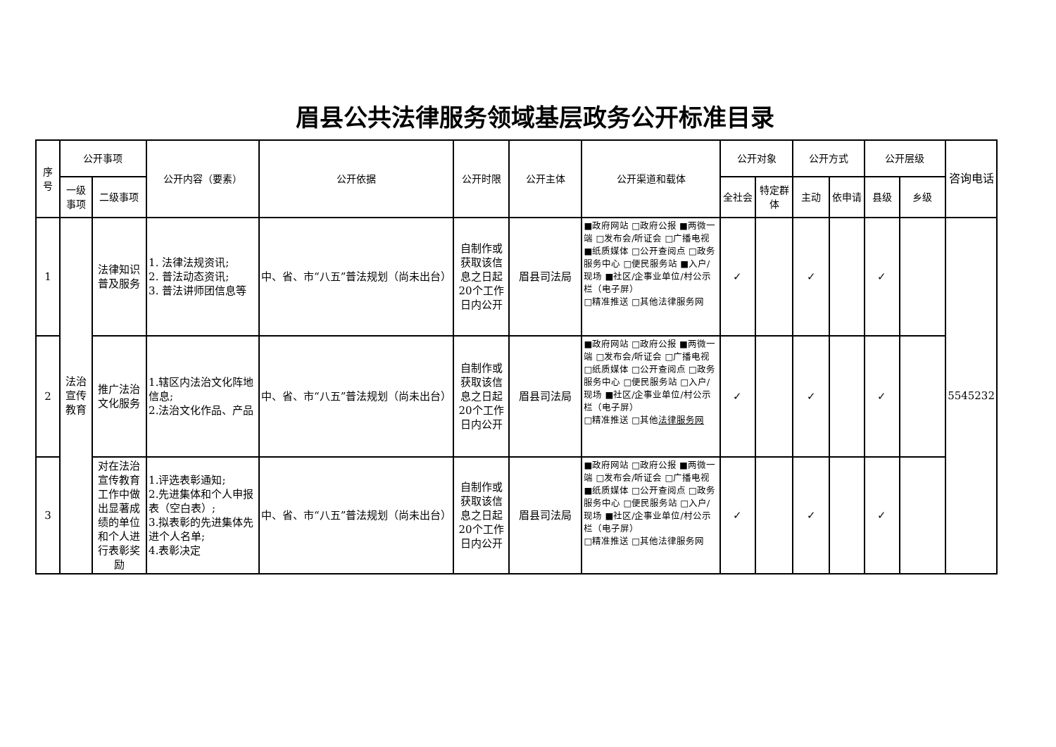眉县公共法律服务领域基层政务公开标准目录
| 序号 | 公开事项 | | 公开内容（要素） | 公开依据 | 公开时限 | 公开主体 | 公开渠道和载体 | 公开对象 | | 公开方式 | | 公开层级 | | 咨询电话 |
| --- | --- | --- | --- | --- | --- | --- | --- | --- | --- | --- | --- | --- | --- | --- |
| | 一级事项 | 二级事项 | | | | | | 全社会 | 特定群体 | 主动 | 依申请 | 县级 | 乡级 | |
| 1 | 法治宣传教育 | 法律知识普及服务 | 1. 法律法规资讯; 2. 普法动态资讯; 3. 普法讲师团信息等 | 中、省、市“八五”普法规划（尚未出台） | 自制作或获取该信息之日起20个工作日内公开 | 眉县司法局 | ■政府网站 □政府公报 ■两微一端 □发布会/听证会 □广播电视 ■纸质媒体 □公开查阅点 □政务服务中心 □便民服务站 ■入户/现场 ■社区/企事业单位/村公示栏（电子屏） □精准推送 □其他法律服务网 | ✓ | | ✓ | | ✓ | | 5545232 |
| 2 | | 推广法治文化服务 | 1.辖区内法治文化阵地信息; 2.法治文化作品、产品 | 中、省、市“八五”普法规划（尚未出台） | 自制作或获取该信息之日起20个工作日内公开 | 眉县司法局 | ■政府网站 □政府公报 ■两微一端 □发布会/听证会 □广播电视 □纸质媒体 □公开查阅点 □政务服务中心 □便民服务站 □入户/现场 ■社区/企事业单位/村公示栏（电子屏） □精准推送 □其他 法律服务网 | ✓ | | ✓ | | ✓ | | |
| 3 | | 对在法治宣传教育工作中做出显著成绩的单位和个人进行表彰奖励 | 1.评选表彰通知; 2.先进集体和个人申报表（空白表）; 3.拟表彰的先进集体先进个人名单; 4.表彰决定 | 中、省、市“八五”普法规划（尚未出台） | 自制作或获取该信息之日起20个工作日内公开 | 眉县司法局 | ■政府网站 □政府公报 ■两微一端 □发布会/听证会 □广播电视 ■纸质媒体 □公开查阅点 □政务服务中心 □便民服务站 □入户/现场 ■社区/企事业单位/村公示栏（电子屏） □精准推送 □其他法律服务网 | ✓ | | ✓ | | ✓ | | |